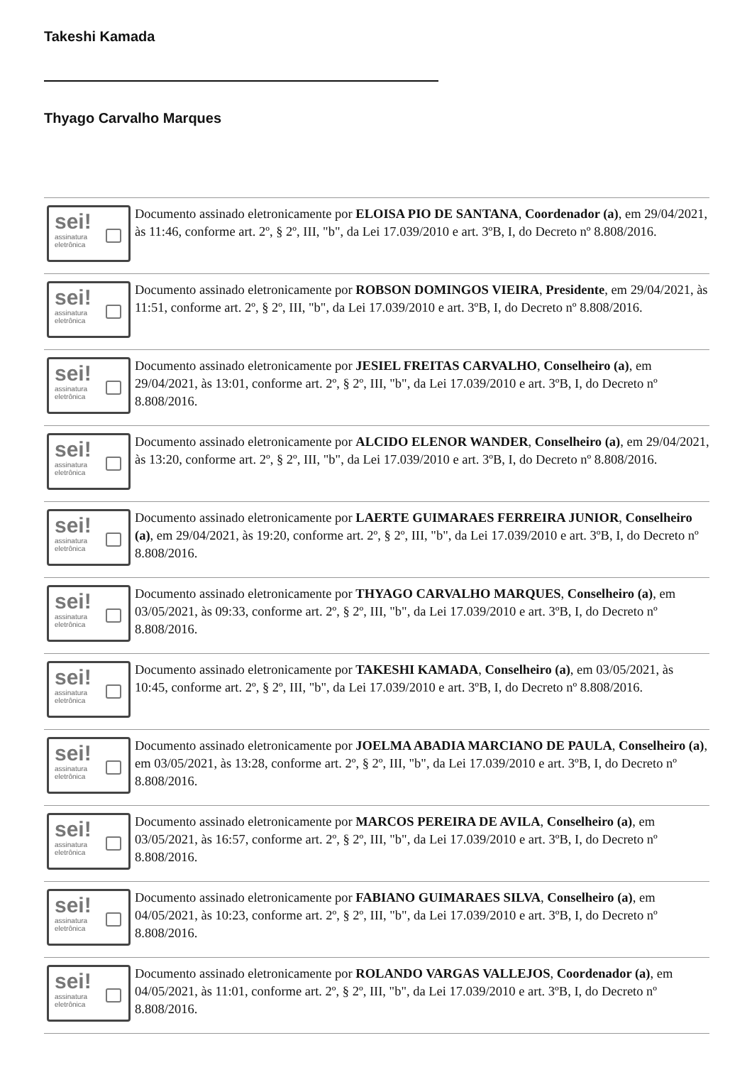Takeshi Kamada
Thyago Carvalho Marques
sei!
assinatura
eletrônica
Documento assinado eletronicamente por ELOISA PIO DE SANTANA, Coordenador (a), em 29/04/2021, às 11:46, conforme art. 2º, § 2º, III, "b", da Lei 17.039/2010 e art. 3ºB, I, do Decreto nº 8.808/2016.
sei!
assinatura
eletrônica
Documento assinado eletronicamente por ROBSON DOMINGOS VIEIRA, Presidente, em 29/04/2021, às 11:51, conforme art. 2º, § 2º, III, "b", da Lei 17.039/2010 e art. 3ºB, I, do Decreto nº 8.808/2016.
sei!
assinatura
eletrônica
Documento assinado eletronicamente por JESIEL FREITAS CARVALHO, Conselheiro (a), em 29/04/2021, às 13:01, conforme art. 2º, § 2º, III, "b", da Lei 17.039/2010 e art. 3ºB, I, do Decreto nº 8.808/2016.
sei!
assinatura
eletrônica
Documento assinado eletronicamente por ALCIDO ELENOR WANDER, Conselheiro (a), em 29/04/2021, às 13:20, conforme art. 2º, § 2º, III, "b", da Lei 17.039/2010 e art. 3ºB, I, do Decreto nº 8.808/2016.
sei!
assinatura
eletrônica
Documento assinado eletronicamente por LAERTE GUIMARAES FERREIRA JUNIOR, Conselheiro (a), em 29/04/2021, às 19:20, conforme art. 2º, § 2º, III, "b", da Lei 17.039/2010 e art. 3ºB, I, do Decreto nº 8.808/2016.
sei!
assinatura
eletrônica
Documento assinado eletronicamente por THYAGO CARVALHO MARQUES, Conselheiro (a), em 03/05/2021, às 09:33, conforme art. 2º, § 2º, III, "b", da Lei 17.039/2010 e art. 3ºB, I, do Decreto nº 8.808/2016.
sei!
assinatura
eletrônica
Documento assinado eletronicamente por TAKESHI KAMADA, Conselheiro (a), em 03/05/2021, às 10:45, conforme art. 2º, § 2º, III, "b", da Lei 17.039/2010 e art. 3ºB, I, do Decreto nº 8.808/2016.
sei!
assinatura
eletrônica
Documento assinado eletronicamente por JOELMA ABADIA MARCIANO DE PAULA, Conselheiro (a), em 03/05/2021, às 13:28, conforme art. 2º, § 2º, III, "b", da Lei 17.039/2010 e art. 3ºB, I, do Decreto nº 8.808/2016.
sei!
assinatura
eletrônica
Documento assinado eletronicamente por MARCOS PEREIRA DE AVILA, Conselheiro (a), em 03/05/2021, às 16:57, conforme art. 2º, § 2º, III, "b", da Lei 17.039/2010 e art. 3ºB, I, do Decreto nº 8.808/2016.
sei!
assinatura
eletrônica
Documento assinado eletronicamente por FABIANO GUIMARAES SILVA, Conselheiro (a), em 04/05/2021, às 10:23, conforme art. 2º, § 2º, III, "b", da Lei 17.039/2010 e art. 3ºB, I, do Decreto nº 8.808/2016.
sei!
assinatura
eletrônica
Documento assinado eletronicamente por ROLANDO VARGAS VALLEJOS, Coordenador (a), em 04/05/2021, às 11:01, conforme art. 2º, § 2º, III, "b", da Lei 17.039/2010 e art. 3ºB, I, do Decreto nº 8.808/2016.